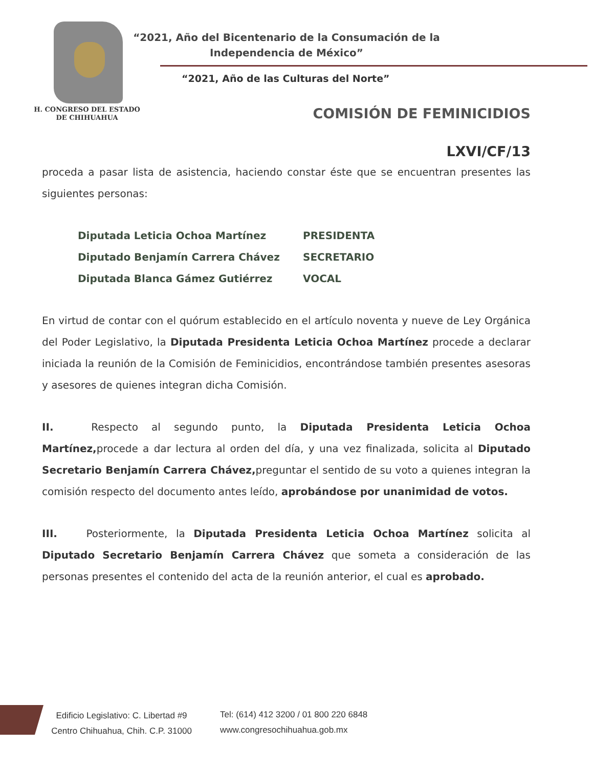“2021, Año del Bicentenario de la Consumación de la Independencia de México”
“2021, Año de las Culturas del Norte”
H. CONGRESO DEL ESTADO
DE CHIHUAHUA
COMISIÓN DE FEMINICIDIOS
LXVI/CF/13
proceda a pasar lista de asistencia, haciendo constar éste que se encuentran presentes las siguientes personas:
Diputada Leticia Ochoa Martínez PRESIDENTA
Diputado Benjamín Carrera Chávez SECRETARIO
Diputada Blanca Gámez Gutiérrez VOCAL
En virtud de contar con el quórum establecido en el artículo noventa y nueve de Ley Orgánica del Poder Legislativo, la Diputada Presidenta Leticia Ochoa Martínez procede a declarar iniciada la reunión de la Comisión de Feminicidios, encontrándose también presentes asesoras y asesores de quienes integran dicha Comisión.
II. Respecto al segundo punto, la Diputada Presidenta Leticia Ochoa Martínez, procede a dar lectura al orden del día, y una vez finalizada, solicita al Diputado Secretario Benjamín Carrera Chávez, preguntar el sentido de su voto a quienes integran la comisión respecto del documento antes leído, aprobándose por unanimidad de votos.
III. Posteriormente, la Diputada Presidenta Leticia Ochoa Martínez solicita al Diputado Secretario Benjamín Carrera Chávez que someta a consideración de las personas presentes el contenido del acta de la reunión anterior, el cual es aprobado.
Edificio Legislativo: C. Libertad #9
Centro Chihuahua, Chih. C.P. 31000
Tel: (614) 412 3200 / 01 800 220 6848
www.congresochihuahua.gob.mx